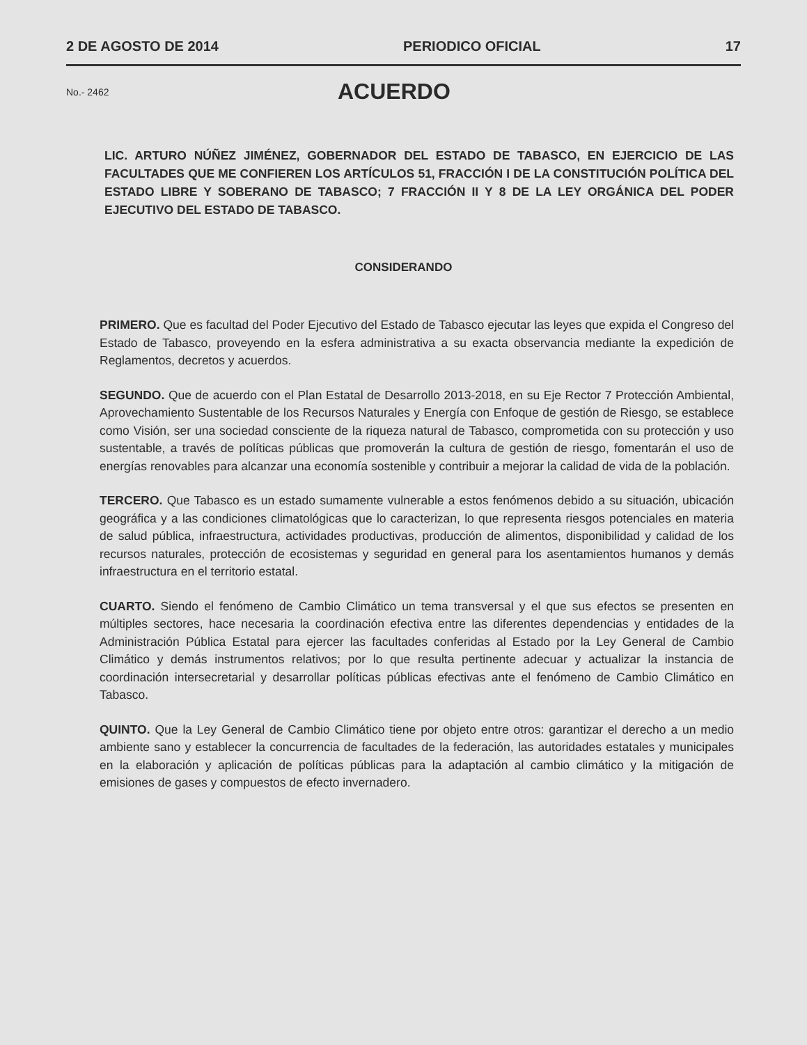2 DE AGOSTO DE 2014 PERIODICO OFICIAL 17
No.- 2462
ACUERDO
LIC. ARTURO NÚÑEZ JIMÉNEZ, GOBERNADOR DEL ESTADO DE TABASCO, EN EJERCICIO DE LAS FACULTADES QUE ME CONFIEREN LOS ARTÍCULOS 51, FRACCIÓN I DE LA CONSTITUCIÓN POLÍTICA DEL ESTADO LIBRE Y SOBERANO DE TABASCO; 7 FRACCIÓN II Y 8 DE LA LEY ORGÁNICA DEL PODER EJECUTIVO DEL ESTADO DE TABASCO.
CONSIDERANDO
PRIMERO. Que es facultad del Poder Ejecutivo del Estado de Tabasco ejecutar las leyes que expida el Congreso del Estado de Tabasco, proveyendo en la esfera administrativa a su exacta observancia mediante la expedición de Reglamentos, decretos y acuerdos.
SEGUNDO. Que de acuerdo con el Plan Estatal de Desarrollo 2013-2018, en su Eje Rector 7 Protección Ambiental, Aprovechamiento Sustentable de los Recursos Naturales y Energía con Enfoque de gestión de Riesgo, se establece como Visión, ser una sociedad consciente de la riqueza natural de Tabasco, comprometida con su protección y uso sustentable, a través de políticas públicas que promoverán la cultura de gestión de riesgo, fomentarán el uso de energías renovables para alcanzar una economía sostenible y contribuir a mejorar la calidad de vida de la población.
TERCERO. Que Tabasco es un estado sumamente vulnerable a estos fenómenos debido a su situación, ubicación geográfica y a las condiciones climatológicas que lo caracterizan, lo que representa riesgos potenciales en materia de salud pública, infraestructura, actividades productivas, producción de alimentos, disponibilidad y calidad de los recursos naturales, protección de ecosistemas y seguridad en general para los asentamientos humanos y demás infraestructura en el territorio estatal.
CUARTO. Siendo el fenómeno de Cambio Climático un tema transversal y el que sus efectos se presenten en múltiples sectores, hace necesaria la coordinación efectiva entre las diferentes dependencias y entidades de la Administración Pública Estatal para ejercer las facultades conferidas al Estado por la Ley General de Cambio Climático y demás instrumentos relativos; por lo que resulta pertinente adecuar y actualizar la instancia de coordinación intersecretarial y desarrollar políticas públicas efectivas ante el fenómeno de Cambio Climático en Tabasco.
QUINTO. Que la Ley General de Cambio Climático tiene por objeto entre otros: garantizar el derecho a un medio ambiente sano y establecer la concurrencia de facultades de la federación, las autoridades estatales y municipales en la elaboración y aplicación de políticas públicas para la adaptación al cambio climático y la mitigación de emisiones de gases y compuestos de efecto invernadero.